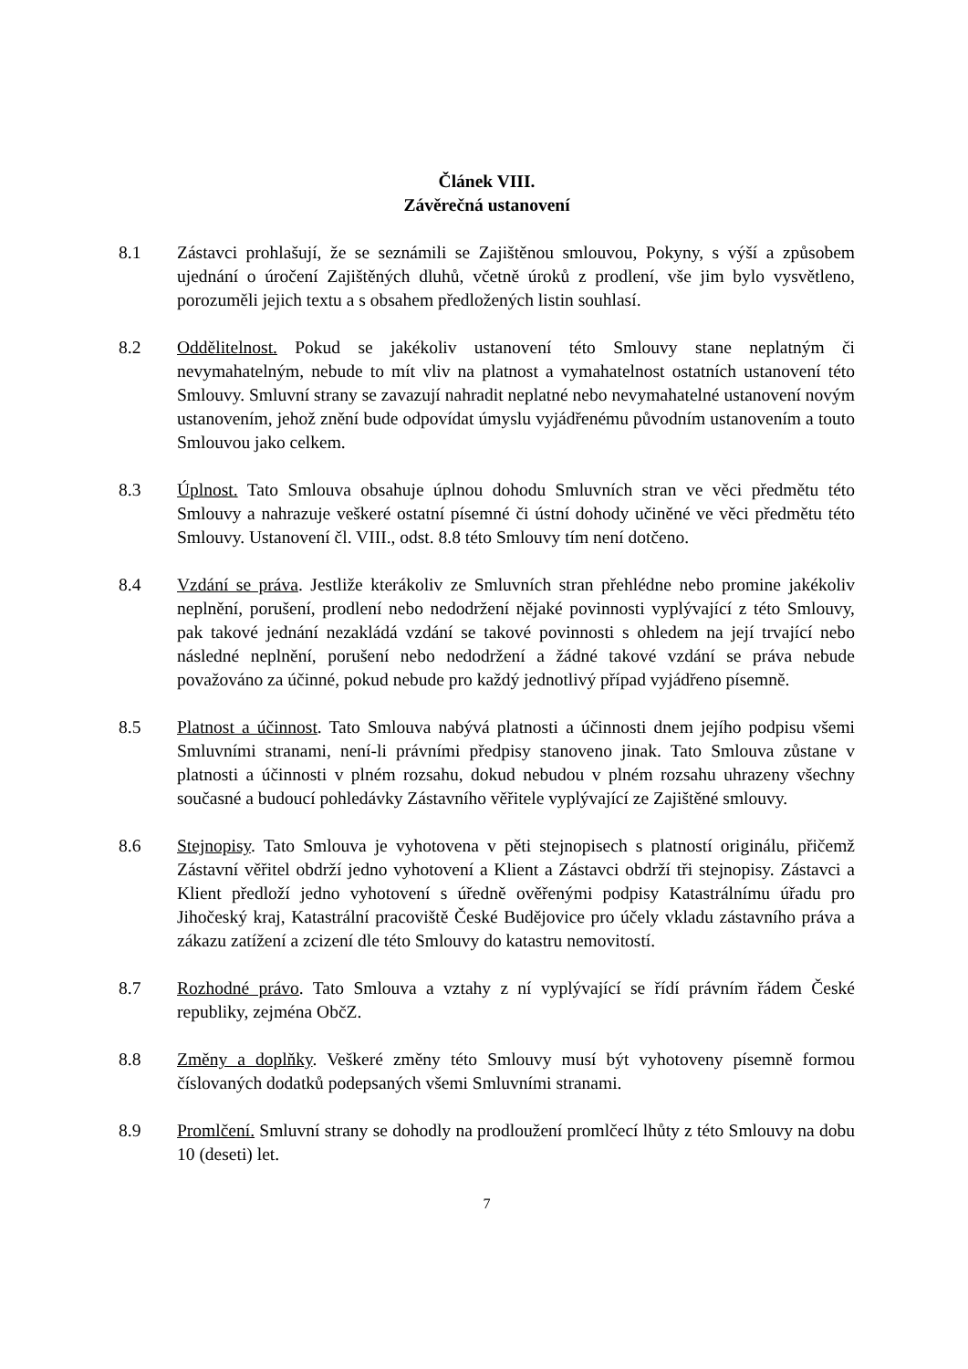Článek VIII.
Závěrečná ustanovení
8.1 Zástavci prohlašují, že se seznámili se Zajištěnou smlouvou, Pokyny, s výší a způsobem ujednání o úročení Zajištěných dluhů, včetně úroků z prodlení, vše jim bylo vysvětleno, porozuměli jejich textu a s obsahem předložených listin souhlasí.
8.2 Oddělitelnost. Pokud se jakékoliv ustanovení této Smlouvy stane neplatným či nevymahatelným, nebude to mít vliv na platnost a vymahatelnost ostatních ustanovení této Smlouvy. Smluvní strany se zavazují nahradit neplatné nebo nevymahatelné ustanovení novým ustanovením, jehož znění bude odpovídat úmyslu vyjádřenému původním ustanovením a touto Smlouvou jako celkem.
8.3 Úplnost. Tato Smlouva obsahuje úplnou dohodu Smluvních stran ve věci předmětu této Smlouvy a nahrazuje veškeré ostatní písemné či ústní dohody učiněné ve věci předmětu této Smlouvy. Ustanovení čl. VIII., odst. 8.8 této Smlouvy tím není dotčeno.
8.4 Vzdání se práva. Jestliže kterákoliv ze Smluvních stran přehlédne nebo promine jakékoliv neplnění, porušení, prodlení nebo nedodržení nějaké povinnosti vyplývající z této Smlouvy, pak takové jednání nezakládá vzdání se takové povinnosti s ohledem na její trvající nebo následné neplnění, porušení nebo nedodržení a žádné takové vzdání se práva nebude považováno za účinné, pokud nebude pro každý jednotlivý případ vyjádřeno písemně.
8.5 Platnost a účinnost. Tato Smlouva nabývá platnosti a účinnosti dnem jejího podpisu všemi Smluvními stranami, není-li právními předpisy stanoveno jinak. Tato Smlouva zůstane v platnosti a účinnosti v plném rozsahu, dokud nebudou v plném rozsahu uhrazeny všechny současné a budoucí pohledávky Zástavního věřitele vyplývající ze Zajištěné smlouvy.
8.6 Stejnopisy. Tato Smlouva je vyhotovena v pěti stejnopisech s platností originálu, přičemž Zástavní věřitel obdrží jedno vyhotovení a Klient a Zástavci obdrží tři stejnopisy. Zástavci a Klient předloží jedno vyhotovení s úředně ověřenými podpisy Katastrálnímu úřadu pro Jihočeský kraj, Katastrální pracoviště České Budějovice pro účely vkladu zástavního práva a zákazu zatížení a zcizení dle této Smlouvy do katastru nemovitostí.
8.7 Rozhodné právo. Tato Smlouva a vztahy z ní vyplývající se řídí právním řádem České republiky, zejména ObčZ.
8.8 Změny a doplňky. Veškeré změny této Smlouvy musí být vyhotoveny písemně formou číslovaných dodatků podepsaných všemi Smluvními stranami.
8.9 Promlčení. Smluvní strany se dohodly na prodloužení promlčecí lhůty z této Smlouvy na dobu 10 (deseti) let.
7